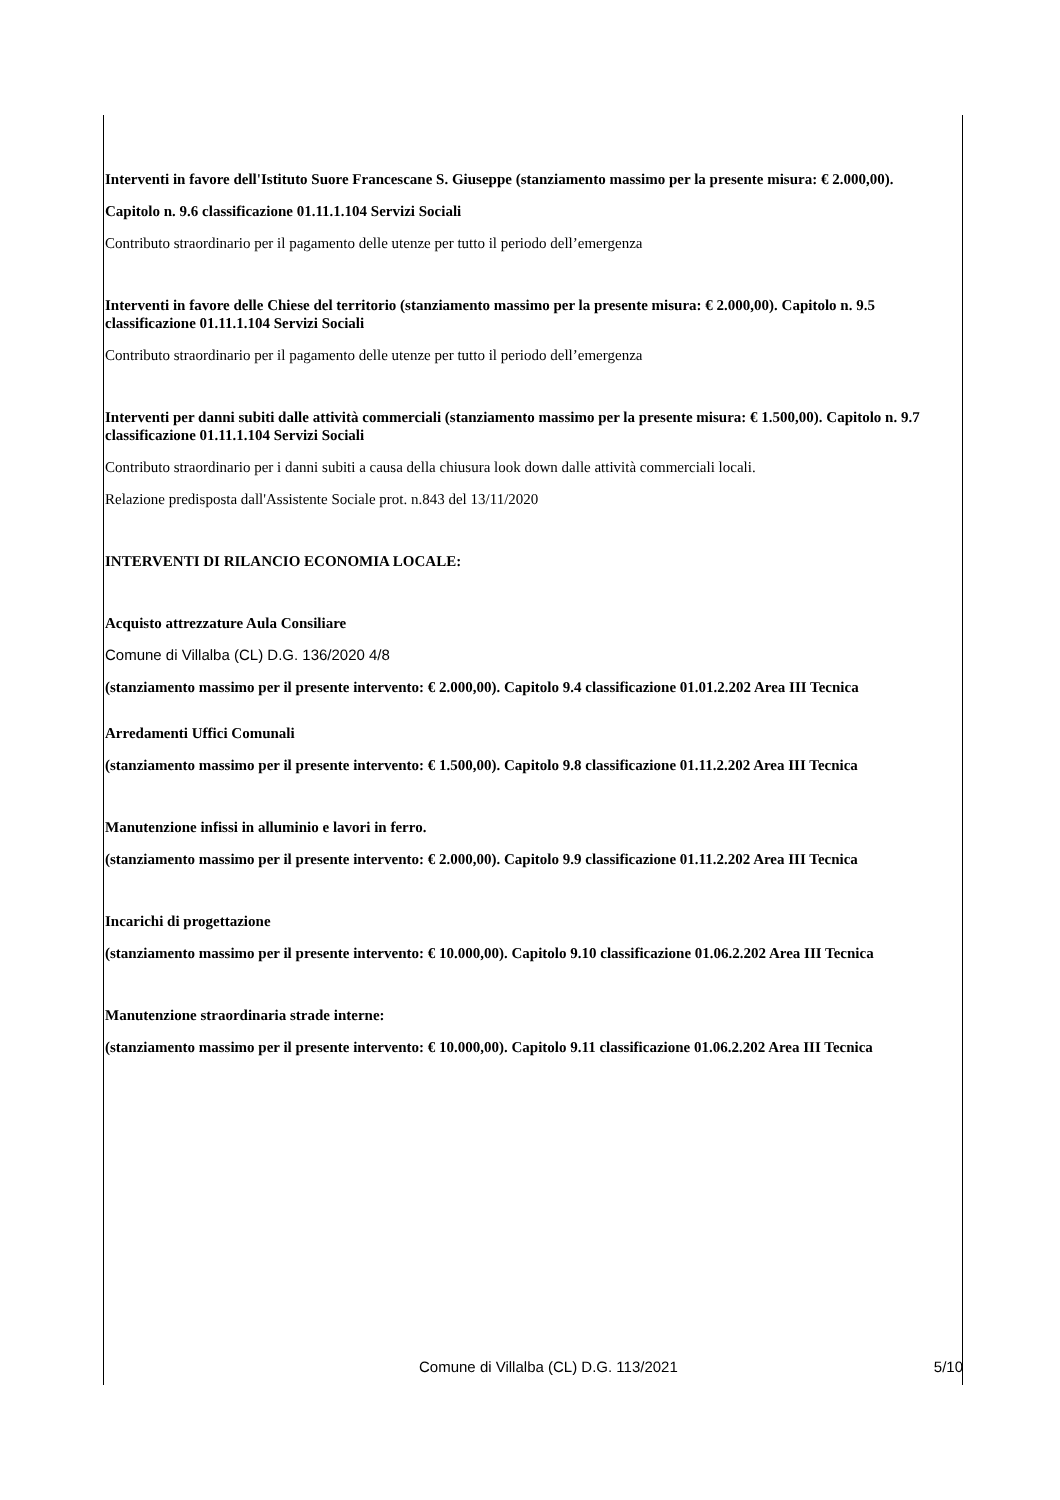Interventi in favore dell'Istituto Suore Francescane S. Giuseppe (stanziamento massimo per la presente misura: € 2.000,00).
Capitolo n. 9.6 classificazione 01.11.1.104 Servizi Sociali
Contributo straordinario per il pagamento delle utenze per tutto il periodo dell’emergenza
Interventi in favore delle Chiese del territorio (stanziamento massimo per la presente misura: € 2.000,00). Capitolo n. 9.5 classificazione 01.11.1.104 Servizi Sociali
Contributo straordinario per il pagamento delle utenze per tutto il periodo dell’emergenza
Interventi per danni subiti dalle attività commerciali (stanziamento massimo per la presente misura: € 1.500,00). Capitolo n. 9.7 classificazione 01.11.1.104 Servizi Sociali
Contributo straordinario per i danni subiti a causa della chiusura look down dalle attività commerciali locali.
Relazione predisposta dall'Assistente Sociale prot. n.843 del 13/11/2020
INTERVENTI DI RILANCIO ECONOMIA LOCALE:
Acquisto attrezzature Aula Consiliare
Comune di Villalba (CL) D.G. 136/2020 4/8
(stanziamento massimo per il presente intervento: € 2.000,00). Capitolo 9.4 classificazione 01.01.2.202 Area III Tecnica
Arredamenti Uffici Comunali
(stanziamento massimo per il presente intervento: € 1.500,00). Capitolo 9.8 classificazione 01.11.2.202 Area III Tecnica
Manutenzione infissi in alluminio e lavori in ferro.
(stanziamento massimo per il presente intervento: € 2.000,00). Capitolo 9.9 classificazione 01.11.2.202 Area III Tecnica
Incarichi di progettazione
(stanziamento massimo per il presente intervento: € 10.000,00). Capitolo 9.10 classificazione 01.06.2.202 Area III Tecnica
Manutenzione straordinaria strade interne:
(stanziamento massimo per il presente intervento: € 10.000,00). Capitolo 9.11 classificazione 01.06.2.202 Area III Tecnica
Comune di Villalba (CL) D.G. 113/2021 5/10